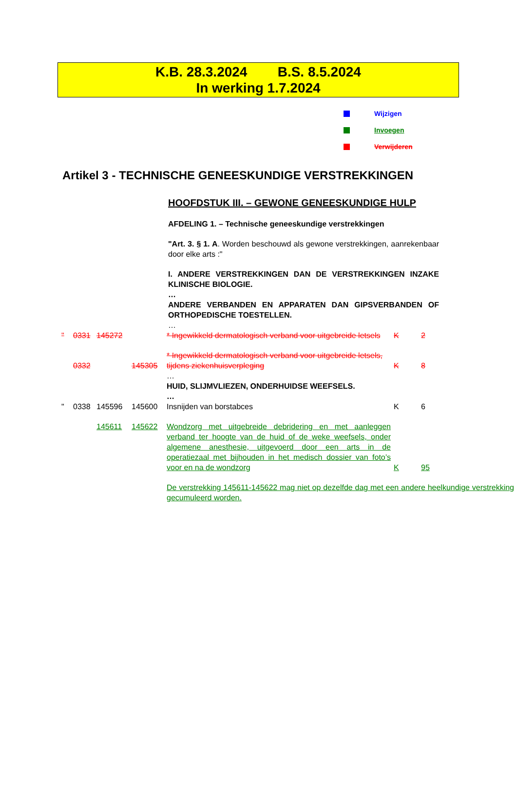K.B. 28.3.2024 B.S. 8.5.2024
In werking 1.7.2024
Wijzigen
Invoegen
Verwijderen
Artikel 3 - TECHNISCHE GENEESKUNDIGE VERSTREKKINGEN
HOOFDSTUK III. – GEWONE GENEESKUNDIGE HULP
AFDELING 1. – Technische geneeskundige verstrekkingen
"Art. 3. § 1. A. Worden beschouwd als gewone verstrekkingen, aanrekenbaar door elke arts :"
I. ANDERE VERSTREKKINGEN DAN DE VERSTREKKINGEN INZAKE KLINISCHE BIOLOGIE.
…
ANDERE VERBANDEN EN APPARATEN DAN GIPSVERBANDEN OF ORTHOPEDISCHE TOESTELLEN.
…
| " | 0331 | 145272 | | * Ingewikkeld dermatologisch verband voor uitgebreide letsels | K | 2 |
| | 0332 | | 145305 | * Ingewikkeld dermatologisch verband voor uitgebreide letsels, tijdens ziekenhuisverpleging | K | 8 |
| | | | | … HUID, SLIJMVLIEZEN, ONDERHUIDSE WEEFSELS. … | | |
| " | 0338 | 145596 | 145600 | Insnijden van borstabces | K | 6 |
| | | 145611 | 145622 | Wondzorg met uitgebreide debridering en met aanleggen verband ter hoogte van de huid of de weke weefsels, onder algemene anesthesie, uitgevoerd door een arts in de operatiezaal met bijhouden in het medisch dossier van foto’s voor en na de wondzorg | K | 95 |
| | | | | De verstrekking 145611-145622 mag niet op dezelfde dag met een andere heelkundige verstrekking gecumuleerd worden. | | |